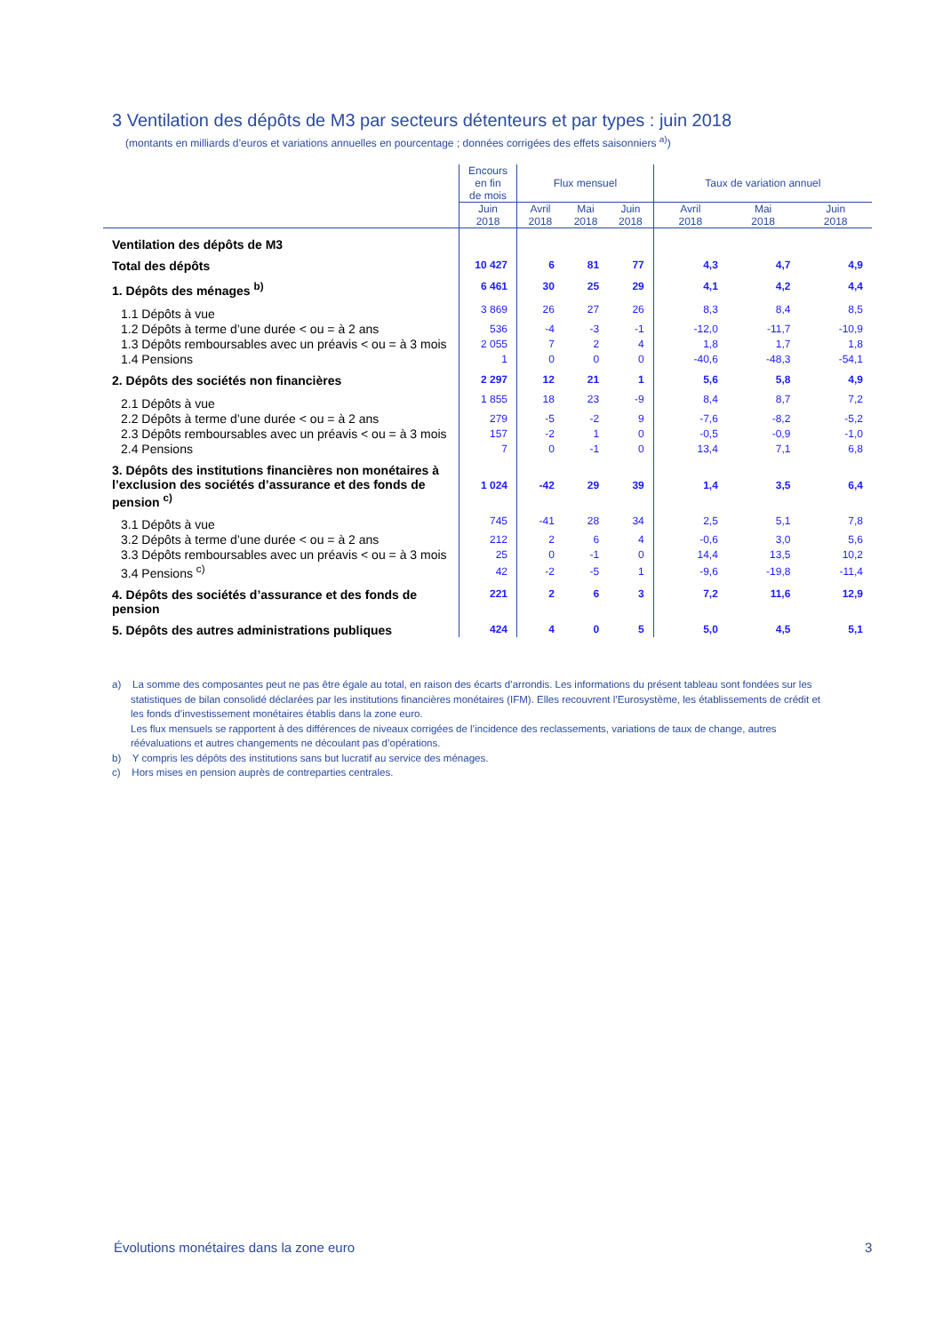3 Ventilation des dépôts de M3 par secteurs détenteurs et par types : juin 2018
(montants en milliards d’euros et variations annuelles en pourcentage ; données corrigées des effets saisonniers <sup>a)</sup>)
| | Encours en fin de mois | Flux mensuel | | | Taux de variation annuel | | |
| --- | --- | --- | --- | --- | --- | --- | --- |
| | Juin 2018 | Avril 2018 | Mai 2018 | Juin 2018 | Avril 2018 | Mai 2018 | Juin 2018 |
| Ventilation des dépôts de M3 | | | | | | | |
| Total des dépôts | 10 427 | 6 | 81 | 77 | 4,3 | 4,7 | 4,9 |
| 1. Dépôts des ménages <sup>b)</sup> | 6 461 | 30 | 25 | 29 | 4,1 | 4,2 | 4,4 |
| 1.1 Dépôts à vue | 3 869 | 26 | 27 | 26 | 8,3 | 8,4 | 8,5 |
| 1.2 Dépôts à terme d’une durée < ou = à 2 ans | 536 | -4 | -3 | -1 | -12,0 | -11,7 | -10,9 |
| 1.3 Dépôts remboursables avec un préavis < ou = à 3 mois | 2 055 | 7 | 2 | 4 | 1,8 | 1,7 | 1,8 |
| 1.4 Pensions | 1 | 0 | 0 | 0 | -40,6 | -48,3 | -54,1 |
| 2. Dépôts des sociétés non financières | 2 297 | 12 | 21 | 1 | 5,6 | 5,8 | 4,9 |
| 2.1 Dépôts à vue | 1 855 | 18 | 23 | -9 | 8,4 | 8,7 | 7,2 |
| 2.2 Dépôts à terme d’une durée < ou = à 2 ans | 279 | -5 | -2 | 9 | -7,6 | -8,2 | -5,2 |
| 2.3 Dépôts remboursables avec un préavis < ou = à 3 mois | 157 | -2 | 1 | 0 | -0,5 | -0,9 | -1,0 |
| 2.4 Pensions | 7 | 0 | -1 | 0 | 13,4 | 7,1 | 6,8 |
| 3. Dépôts des institutions financières non monétaires à l’exclusion des sociétés d’assurance et des fonds de pension <sup>c)</sup> | 1 024 | -42 | 29 | 39 | 1,4 | 3,5 | 6,4 |
| 3.1 Dépôts à vue | 745 | -41 | 28 | 34 | 2,5 | 5,1 | 7,8 |
| 3.2 Dépôts à terme d’une durée < ou = à 2 ans | 212 | 2 | 6 | 4 | -0,6 | 3,0 | 5,6 |
| 3.3 Dépôts remboursables avec un préavis < ou = à 3 mois | 25 | 0 | -1 | 0 | 14,4 | 13,5 | 10,2 |
| 3.4 Pensions <sup>c)</sup> | 42 | -2 | -5 | 1 | -9,6 | -19,8 | -11,4 |
| 4. Dépôts des sociétés d’assurance et des fonds de pension | 221 | 2 | 6 | 3 | 7,2 | 11,6 | 12,9 |
| 5. Dépôts des autres administrations publiques | 424 | 4 | 0 | 5 | 5,0 | 4,5 | 5,1 |
a) La somme des composantes peut ne pas être égale au total, en raison des écarts d’arrondis. Les informations du présent tableau sont fondées sur les statistiques de bilan consolidé déclarées par les institutions financières monétaires (IFM). Elles recouvrent l’Eurosystème, les établissements de crédit et les fonds d’investissement monétaires établis dans la zone euro.
Les flux mensuels se rapportent à des différences de niveaux corrigées de l’incidence des reclassements, variations de taux de change, autres réévaluations et autres changements ne découlant pas d’opérations.
b) Y compris les dépôts des institutions sans but lucratif au service des ménages.
c) Hors mises en pension auprès de contreparties centrales.
Évolutions monétaires dans la zone euro
3